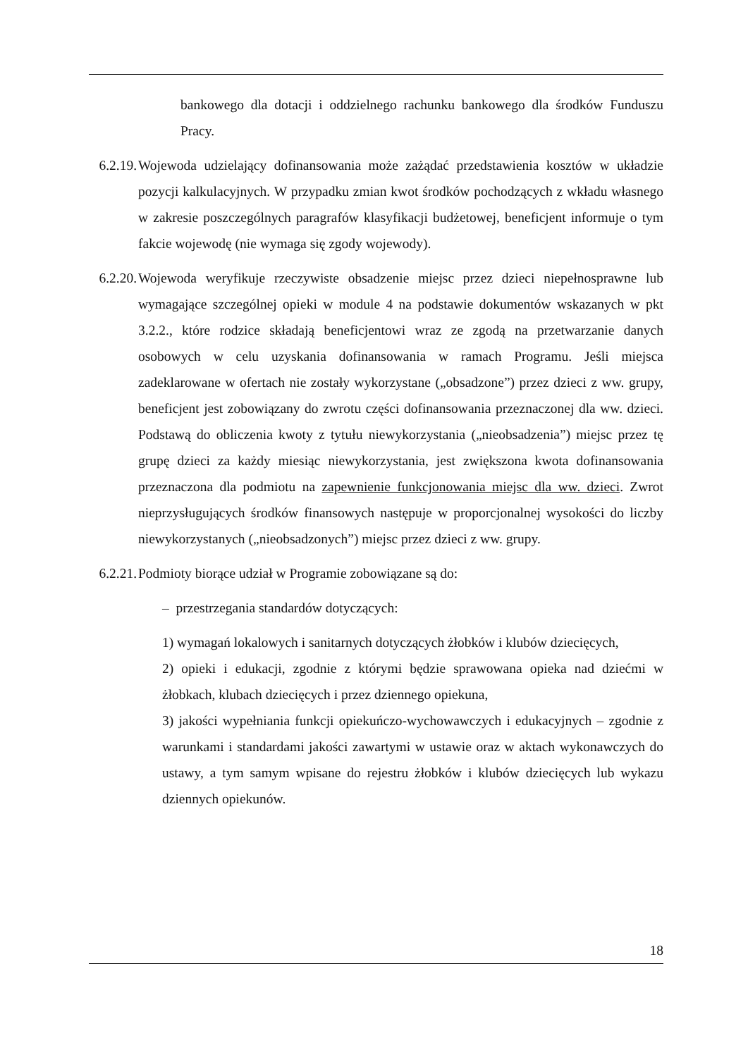bankowego dla dotacji i oddzielnego rachunku bankowego dla środków Funduszu Pracy.
6.2.19. Wojewoda udzielający dofinansowania może zażądać przedstawienia kosztów w układzie pozycji kalkulacyjnych. W przypadku zmian kwot środków pochodzących z wkładu własnego w zakresie poszczególnych paragrafów klasyfikacji budżetowej, beneficjent informuje o tym fakcie wojewodę (nie wymaga się zgody wojewody).
6.2.20. Wojewoda weryfikuje rzeczywiste obsadzenie miejsc przez dzieci niepełnosprawne lub wymagające szczególnej opieki w module 4 na podstawie dokumentów wskazanych w pkt 3.2.2., które rodzice składają beneficjentowi wraz ze zgodą na przetwarzanie danych osobowych w celu uzyskania dofinansowania w ramach Programu. Jeśli miejsca zadeklarowane w ofertach nie zostały wykorzystane („obsadzone”) przez dzieci z ww. grupy, beneficjent jest zobowiązany do zwrotu części dofinansowania przeznaczonej dla ww. dzieci. Podstawą do obliczenia kwoty z tytułu niewykorzystania („nieobsadzenia”) miejsc przez tę grupę dzieci za każdy miesiąc niewykorzystania, jest zwiększona kwota dofinansowania przeznaczona dla podmiotu na zapewnienie funkcjonowania miejsc dla ww. dzieci. Zwrot nieprzysługujących środków finansowych następuje w proporcjonalnej wysokości do liczby niewykorzystanych („nieobsadzonych”) miejsc przez dzieci z ww. grupy.
6.2.21. Podmioty biorące udział w Programie zobowiązane są do:
– przestrzegania standardów dotyczących:
1) wymagań lokalowych i sanitarnych dotyczących żłobków i klubów dziecięcych,
2) opieki i edukacji, zgodnie z którymi będzie sprawowana opieka nad dziećmi w żłobkach, klubach dziecięcych i przez dziennego opiekuna,
3) jakości wypełniania funkcji opiekuńczo-wychowawczych i edukacyjnych – zgodnie z warunkami i standardami jakości zawartymi w ustawie oraz w aktach wykonawczych do ustawy, a tym samym wpisane do rejestru żłobków i klubów dziecięcych lub wykazu dziennych opiekunów.
18